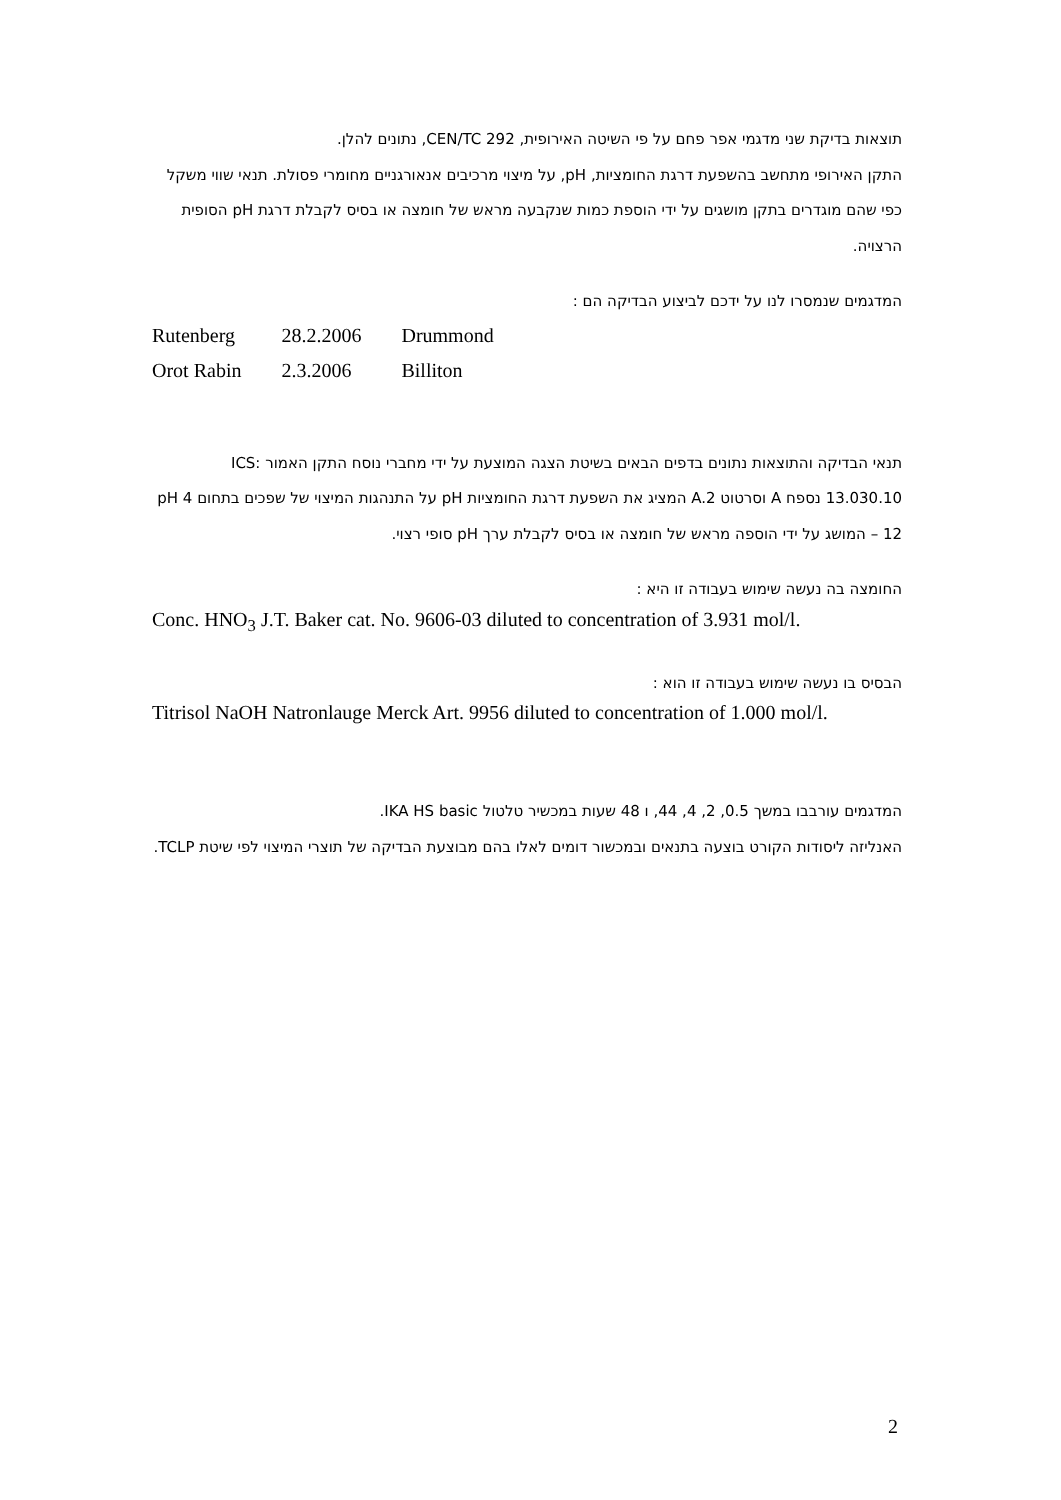תוצאות בדיקת שני מדגמי אפר פחם על פי השיטה האירופית, CEN/TC 292, נתונים להלן.
התקן האירופי מתחשב בהשפעת דרגת החומציות, pH, על מיצוי מרכיבים אנאורגניים מחומרי פסולת. תנאי שווי משקל כפי שהם מוגדרים בתקן מושגים על ידי הוספת כמות שנקבעה מראש של חומצה או בסיס לקבלת דרגת pH הסופית הרצויה.
המדגמים שנמסרו לנו על ידכם לביצוע הבדיקה הם :
| Rutenberg | 28.2.2006 | Drummond |
| Orot Rabin | 2.3.2006 | Billiton |
תנאי הבדיקה והתוצאות נתונים בדפים הבאים בשיטת הצגה המוצעת על ידי מחברי נוסח התקן האמור ICS: 13.030.10 נספח A וסרטוט A.2 המציג את השפעת דרגת החומציות pH על התנהגות המיצוי של שפכים בתחום pH 4 – 12 המושג על ידי הוספה מראש של חומצה או בסיס לקבלת ערך pH סופי רצוי.
החומצה בה נעשה שימוש בעבודה זו היא :
Conc. HNO<sub>3</sub> J.T. Baker cat. No. 9606-03 diluted to concentration of 3.931 mol/l.
הבסיס בו נעשה שימוש בעבודה זו הוא :
Titrisol NaOH Natronlauge Merck Art. 9956 diluted to concentration of 1.000 mol/l.
המדגמים עורבבו במשך 0.5, 2, 4, 44, ו 48 שעות במכשיר טלטול IKA HS basic.
האנליזה ליסודות הקורט בוצעה בתנאים ובמכשור דומים לאלו בהם מבוצעת הבדיקה של תוצרי המיצוי לפי שיטת TCLP.
2